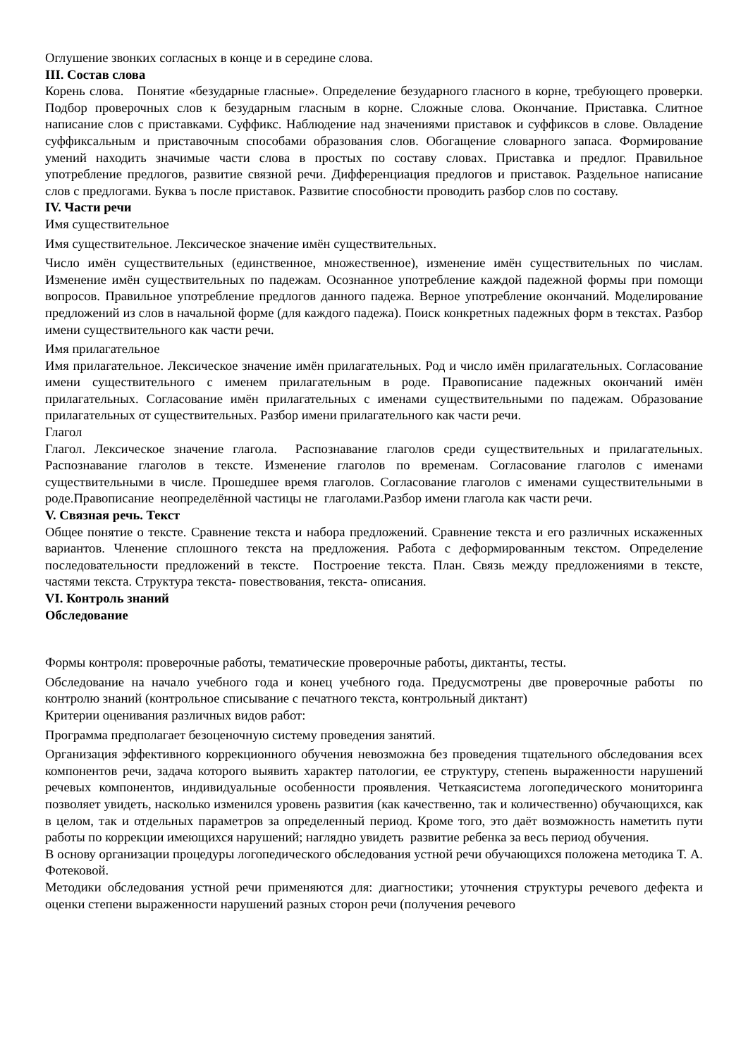Оглушение звонких согласных в конце и в середине слова.
III. Состав слова
Корень слова. Понятие «безударные гласные». Определение безударного гласного в корне, требующего проверки. Подбор проверочных слов к безударным гласным в корне. Сложные слова. Окончание. Приставка. Слитное написание слов с приставками. Суффикс. Наблюдение над значениями приставок и суффиксов в слове. Овладение суффиксальным и приставочным способами образования слов. Обогащение словарного запаса. Формирование умений находить значимые части слова в простых по составу словах. Приставка и предлог. Правильное употребление предлогов, развитие связной речи. Дифференциация предлогов и приставок. Раздельное написание слов с предлогами. Буква ъ после приставок. Развитие способности проводить разбор слов по составу.
IV. Части речи
Имя существительное
Имя существительное. Лексическое значение имён существительных.
Число имён существительных (единственное, множественное), изменение имён существительных по числам. Изменение имён существительных по падежам. Осознанное употребление каждой падежной формы при помощи вопросов. Правильное употребление предлогов данного падежа. Верное употребление окончаний. Моделирование предложений из слов в начальной форме (для каждого падежа). Поиск конкретных падежных форм в текстах. Разбор имени существительного как части речи.
Имя прилагательное
Имя прилагательное. Лексическое значение имён прилагательных. Род и число имён прилагательных. Согласование имени существительного с именем прилагательным в роде. Правописание падежных окончаний имён прилагательных. Согласование имён прилагательных с именами существительными по падежам. Образование прилагательных от существительных. Разбор имени прилагательного как части речи.
Глагол
Глагол. Лексическое значение глагола. Распознавание глаголов среди существительных и прилагательных. Распознавание глаголов в тексте. Изменение глаголов по временам. Согласование глаголов с именами существительными в числе. Прошедшее время глаголов. Согласование глаголов с именами существительными в роде.Правописание неопределённой частицы не глаголами.Разбор имени глагола как части речи.
V. Связная речь. Текст
Общее понятие о тексте. Сравнение текста и набора предложений. Сравнение текста и его различных искаженных вариантов. Членение сплошного текста на предложения. Работа с деформированным текстом. Определение последовательности предложений в тексте. Построение текста. План. Связь между предложениями в тексте, частями текста. Структура текста- повествования, текста- описания.
VI. Контроль знаний
Обследование
Формы контроля: проверочные работы, тематические проверочные работы, диктанты, тесты.
Обследование на начало учебного года и конец учебного года. Предусмотрены две проверочные работы по контролю знаний (контрольное списывание с печатного текста, контрольный диктант)
Критерии оценивания различных видов работ:
Программа предполагает безоценочную систему проведения занятий.
Организация эффективного коррекционного обучения невозможна без проведения тщательного обследования всех компонентов речи, задача которого выявить характер патологии, ее структуру, степень выраженности нарушений речевых компонентов, индивидуальные особенности проявления. Четкаясистема логопедического мониторинга позволяет увидеть, насколько изменился уровень развития (как качественно, так и количественно) обучающихся, как в целом, так и отдельных параметров за определенный период. Кроме того, это даёт возможность наметить пути работы по коррекции имеющихся нарушений; наглядно увидеть развитие ребенка за весь период обучения.
В основу организации процедуры логопедического обследования устной речи обучающихся положена методика Т. А. Фотековой.
Методики обследования устной речи применяются для: диагностики; уточнения структуры речевого дефекта и оценки степени выраженности нарушений разных сторон речи (получения речевого